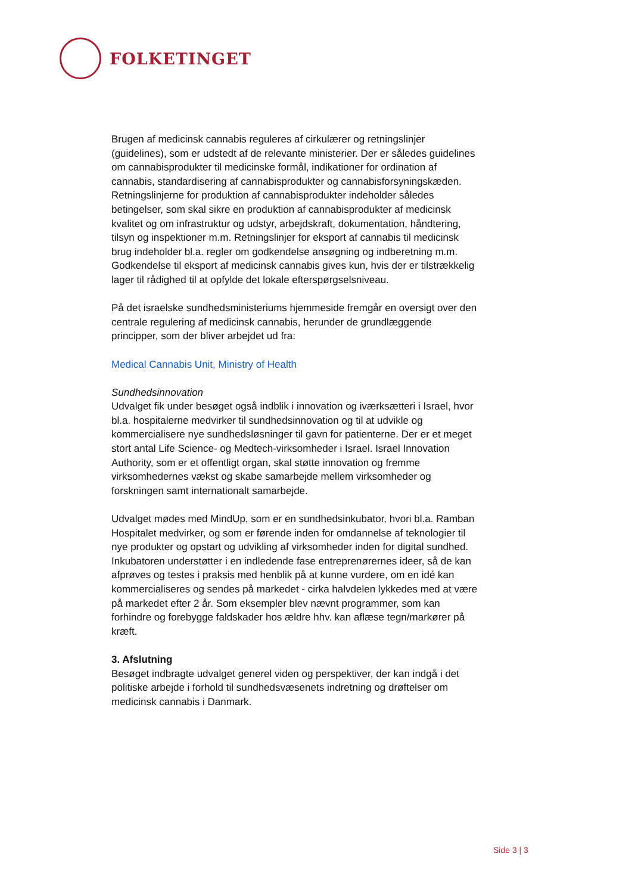FOLKETINGET
Brugen af medicinsk cannabis reguleres af cirkulærer og retningslinjer (guidelines), som er udstedt af de relevante ministerier. Der er således guidelines om cannabisprodukter til medicinske formål, indikationer for ordination af cannabis, standardisering af cannabisprodukter og cannabisforsyningskæden. Retningslinjerne for produktion af cannabisprodukter indeholder således betingelser, som skal sikre en produktion af cannabisprodukter af medicinsk kvalitet og om infrastruktur og udstyr, arbejdskraft, dokumentation, håndtering, tilsyn og inspektioner m.m. Retningslinjer for eksport af cannabis til medicinsk brug indeholder bl.a. regler om godkendelse ansøgning og indberetning m.m. Godkendelse til eksport af medicinsk cannabis gives kun, hvis der er tilstrækkelig lager til rådighed til at opfylde det lokale efterspørgselsniveau.
På det israelske sundhedsministeriums hjemmeside fremgår en oversigt over den centrale regulering af medicinsk cannabis, herunder de grundlæggende principper, som der bliver arbejdet ud fra:
Medical Cannabis Unit, Ministry of Health
Sundhedsinnovation
Udvalget fik under besøget også indblik i innovation og iværksætteri i Israel, hvor bl.a. hospitalerne medvirker til sundhedsinnovation og til at udvikle og kommercialisere nye sundhedsløsninger til gavn for patienterne. Der er et meget stort antal Life Science- og Medtech-virksomheder i Israel. Israel Innovation Authority, som er et offentligt organ, skal støtte innovation og fremme virksomhedernes vækst og skabe samarbejde mellem virksomheder og forskningen samt internationalt samarbejde.
Udvalget mødes med MindUp, som er en sundhedsinkubator, hvori bl.a. Ramban Hospitalet medvirker, og som er førende inden for omdannelse af teknologier til nye produkter og opstart og udvikling af virksomheder inden for digital sundhed. Inkubatoren understøtter i en indledende fase entreprenørernes ideer, så de kan afprøves og testes i praksis med henblik på at kunne vurdere, om en idé kan kommercialiseres og sendes på markedet - cirka halvdelen lykkedes med at være på markedet efter 2 år. Som eksempler blev nævnt programmer, som kan forhindre og forebygge faldskader hos ældre hhv. kan aflæse tegn/markører på kræft.
3. Afslutning
Besøget indbragte udvalget generel viden og perspektiver, der kan indgå i det politiske arbejde i forhold til sundhedsvæsenets indretning og drøftelser om medicinsk cannabis i Danmark.
Side 3 | 3